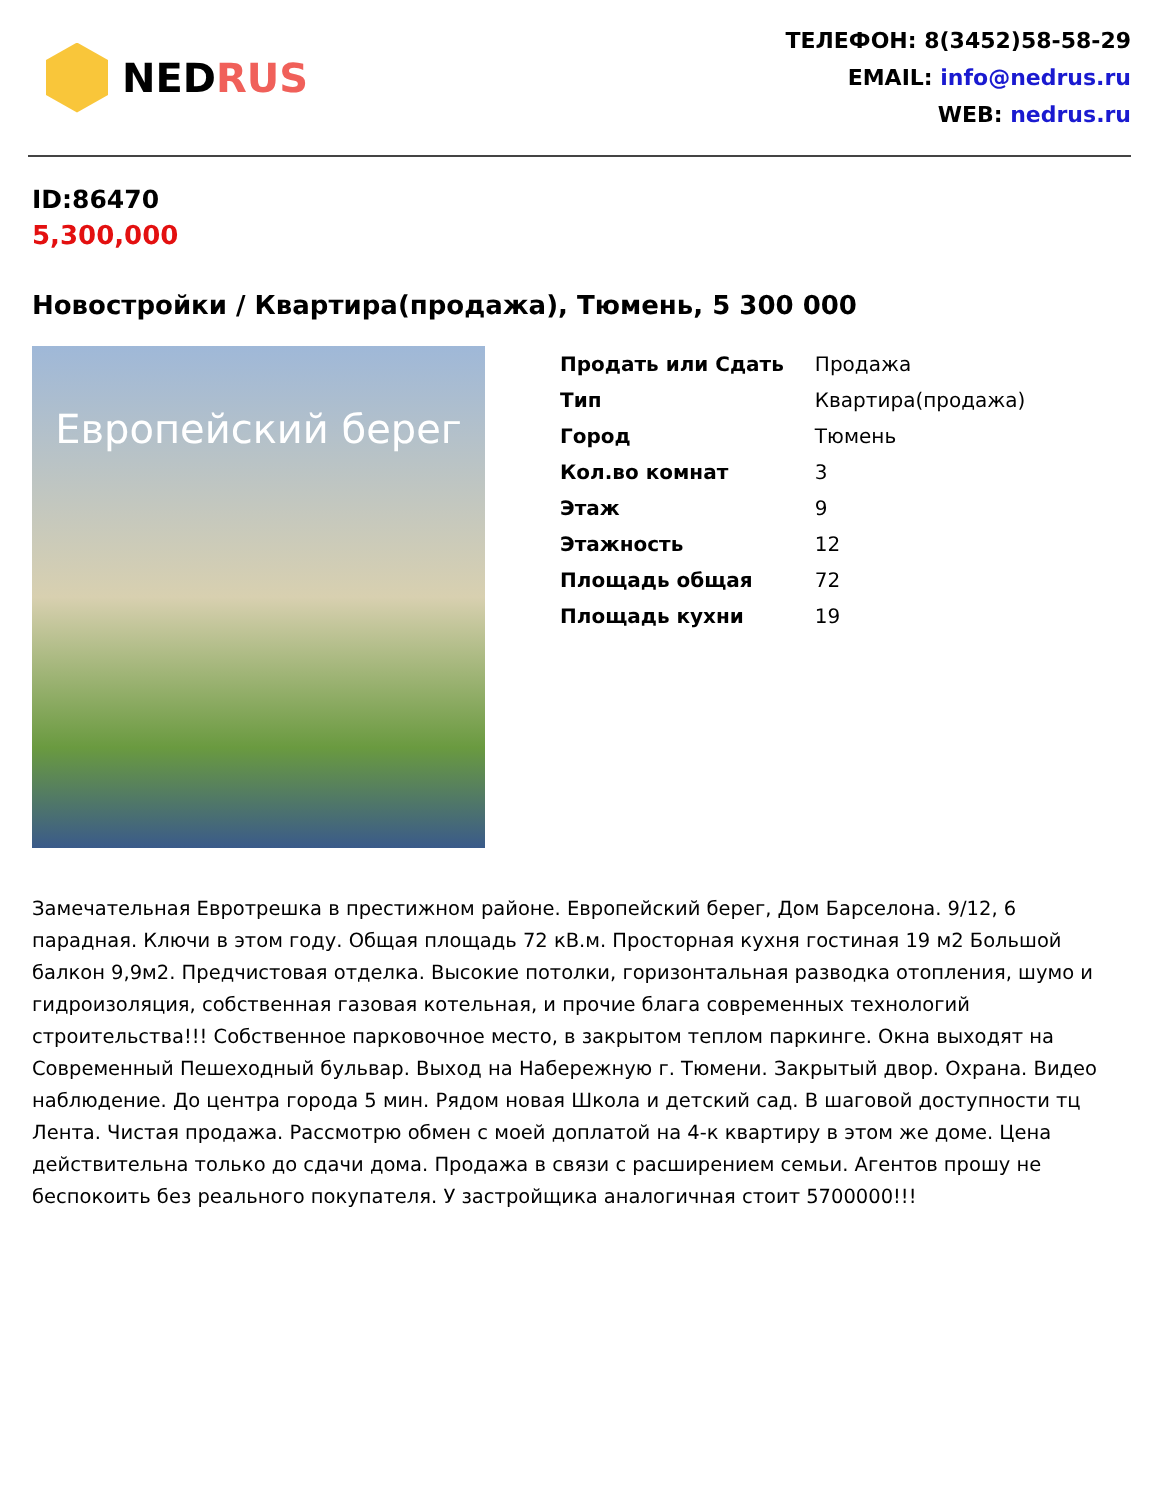NED RUS
ТЕЛЕФОН: 8(3452)58-58-29
EMAIL: info@nedrus.ru
WEB: nedrus.ru
ID:86470
5,300,000
Новостройки / Квартира(продажа), Тюмень, 5 300 000
Европейский берег
| Продать или Сдать | Продажа |
| Тип | Квартира(продажа) |
| Город | Тюмень |
| Кол.во комнат | 3 |
| Этаж | 9 |
| Этажность | 12 |
| Площадь общая | 72 |
| Площадь кухни | 19 |
Замечательная Евротрешка в престижном районе. Европейский берег, Дом Барселона. 9/12, 6 парадная. Ключи в этом году. Общая площадь 72 кВ.м. Просторная кухня гостиная 19 м2 Большой балкон 9,9м2. Предчистовая отделка. Высокие потолки, горизонтальная разводка отопления, шумо и гидроизоляция, собственная газовая котельная, и прочие блага современных технологий строительства!!! Собственное парковочное место, в закрытом теплом паркинге. Окна выходят на Современный Пешеходный бульвар. Выход на Набережную г. Тюмени. Закрытый двор. Охрана. Видео наблюдение. До центра города 5 мин. Рядом новая Школа и детский сад. В шаговой доступности тц Лента. Чистая продажа. Рассмотрю обмен с моей доплатой на 4-к квартиру в этом же доме. Цена действительна только до сдачи дома. Продажа в связи с расширением семьи. Агентов прошу не беспокоить без реального покупателя. У застройщика аналогичная стоит 5700000!!!